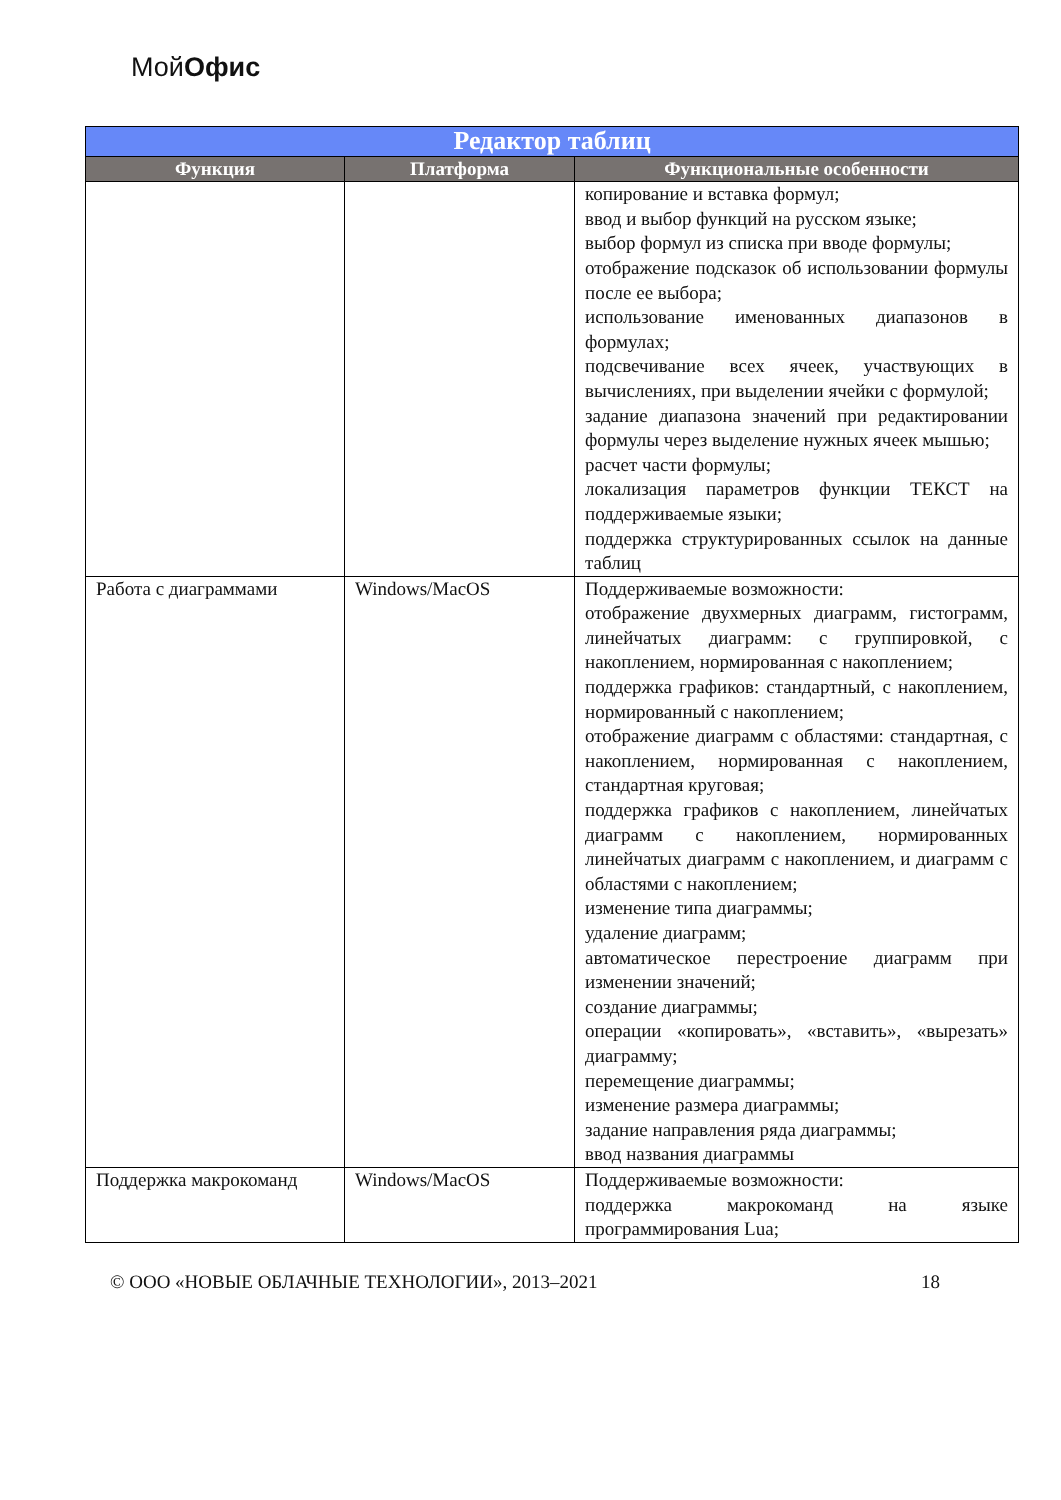МойОфис
| Редактор таблиц | | |
| --- | --- | --- |
| Функция | Платформа | Функциональные особенности |
| | | копирование и вставка формул; ввод и выбор функций на русском языке; выбор формул из списка при вводе формулы; отображение подсказок об использовании формулы после ее выбора; использование именованных диапазонов в формулах; подсвечивание всех ячеек, участвующих в вычислениях, при выделении ячейки с формулой; задание диапазона значений при редактировании формулы через выделение нужных ячеек мышью; расчет части формулы; локализация параметров функции ТЕКСТ на поддерживаемые языки; поддержка структурированных ссылок на данные таблиц |
| Работа с диаграммами | Windows/MacOS | Поддерживаемые возможности: отображение двухмерных диаграмм, гистограмм, линейчатых диаграмм: с группировкой, с накоплением, нормированная с накоплением; поддержка графиков: стандартный, с накоплением, нормированный с накоплением; отображение диаграмм с областями: стандартная, с накоплением, нормированная с накоплением, стандартная круговая; поддержка графиков с накоплением, линейчатых диаграмм с накоплением, нормированных линейчатых диаграмм с накоплением, и диаграмм с областями с накоплением; изменение типа диаграммы; удаление диаграмм; автоматическое перестроение диаграмм при изменении значений; создание диаграммы; операции «копировать», «вставить», «вырезать» диаграмму; перемещение диаграммы; изменение размера диаграммы; задание направления ряда диаграммы; ввод названия диаграммы |
| Поддержка макрокоманд | Windows/MacOS | Поддерживаемые возможности: поддержка макрокоманд на языке программирования Lua; |
© ООО «НОВЫЕ ОБЛАЧНЫЕ ТЕХНОЛОГИИ», 2013–2021 18